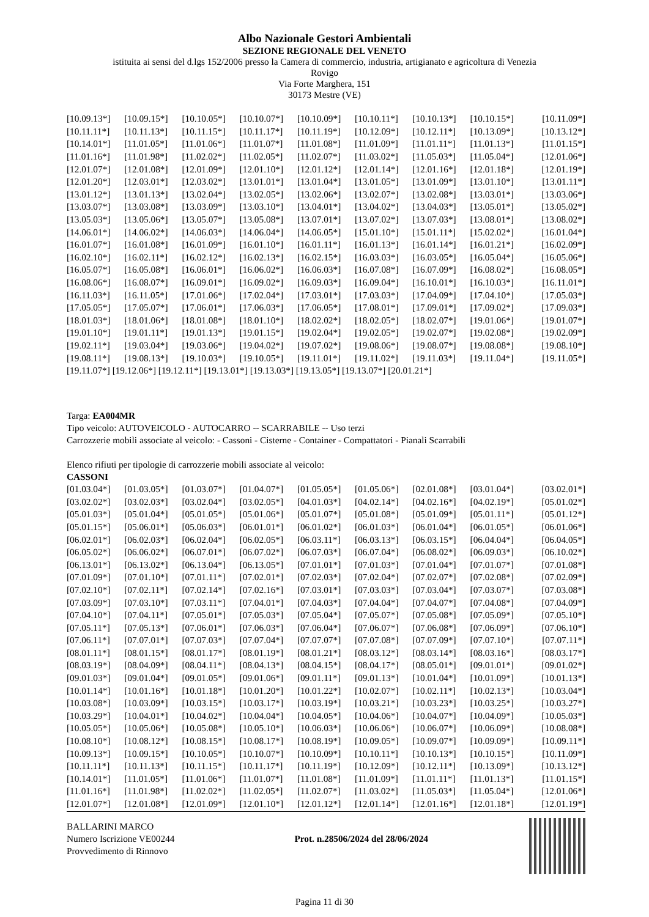Albo Nazionale Gestori Ambientali
SEZIONE REGIONALE DEL VENETO
istituita ai sensi del d.lgs 152/2006 presso la Camera di commercio, industria, artigianato e agricoltura di Venezia
Rovigo
Via Forte Marghera, 151
30173 Mestre (VE)
| [10.09.13*] | [10.09.15*] | [10.10.05*] | [10.10.07*] | [10.10.09*] | [10.10.11*] | [10.10.13*] | [10.10.15*] | [10.11.09*] |
| [10.11.11*] | [10.11.13*] | [10.11.15*] | [10.11.17*] | [10.11.19*] | [10.12.09*] | [10.12.11*] | [10.13.09*] | [10.13.12*] |
| [10.14.01*] | [11.01.05*] | [11.01.06*] | [11.01.07*] | [11.01.08*] | [11.01.09*] | [11.01.11*] | [11.01.13*] | [11.01.15*] |
| [11.01.16*] | [11.01.98*] | [11.02.02*] | [11.02.05*] | [11.02.07*] | [11.03.02*] | [11.05.03*] | [11.05.04*] | [12.01.06*] |
| [12.01.07*] | [12.01.08*] | [12.01.09*] | [12.01.10*] | [12.01.12*] | [12.01.14*] | [12.01.16*] | [12.01.18*] | [12.01.19*] |
| [12.01.20*] | [12.03.01*] | [12.03.02*] | [13.01.01*] | [13.01.04*] | [13.01.05*] | [13.01.09*] | [13.01.10*] | [13.01.11*] |
| [13.01.12*] | [13.01.13*] | [13.02.04*] | [13.02.05*] | [13.02.06*] | [13.02.07*] | [13.02.08*] | [13.03.01*] | [13.03.06*] |
| [13.03.07*] | [13.03.08*] | [13.03.09*] | [13.03.10*] | [13.04.01*] | [13.04.02*] | [13.04.03*] | [13.05.01*] | [13.05.02*] |
| [13.05.03*] | [13.05.06*] | [13.05.07*] | [13.05.08*] | [13.07.01*] | [13.07.02*] | [13.07.03*] | [13.08.01*] | [13.08.02*] |
| [14.06.01*] | [14.06.02*] | [14.06.03*] | [14.06.04*] | [14.06.05*] | [15.01.10*] | [15.01.11*] | [15.02.02*] | [16.01.04*] |
| [16.01.07*] | [16.01.08*] | [16.01.09*] | [16.01.10*] | [16.01.11*] | [16.01.13*] | [16.01.14*] | [16.01.21*] | [16.02.09*] |
| [16.02.10*] | [16.02.11*] | [16.02.12*] | [16.02.13*] | [16.02.15*] | [16.03.03*] | [16.03.05*] | [16.05.04*] | [16.05.06*] |
| [16.05.07*] | [16.05.08*] | [16.06.01*] | [16.06.02*] | [16.06.03*] | [16.07.08*] | [16.07.09*] | [16.08.02*] | [16.08.05*] |
| [16.08.06*] | [16.08.07*] | [16.09.01*] | [16.09.02*] | [16.09.03*] | [16.09.04*] | [16.10.01*] | [16.10.03*] | [16.11.01*] |
| [16.11.03*] | [16.11.05*] | [17.01.06*] | [17.02.04*] | [17.03.01*] | [17.03.03*] | [17.04.09*] | [17.04.10*] | [17.05.03*] |
| [17.05.05*] | [17.05.07*] | [17.06.01*] | [17.06.03*] | [17.06.05*] | [17.08.01*] | [17.09.01*] | [17.09.02*] | [17.09.03*] |
| [18.01.03*] | [18.01.06*] | [18.01.08*] | [18.01.10*] | [18.02.02*] | [18.02.05*] | [18.02.07*] | [19.01.06*] | [19.01.07*] |
| [19.01.10*] | [19.01.11*] | [19.01.13*] | [19.01.15*] | [19.02.04*] | [19.02.05*] | [19.02.07*] | [19.02.08*] | [19.02.09*] |
| [19.02.11*] | [19.03.04*] | [19.03.06*] | [19.04.02*] | [19.07.02*] | [19.08.06*] | [19.08.07*] | [19.08.08*] | [19.08.10*] |
| [19.08.11*] | [19.08.13*] | [19.10.03*] | [19.10.05*] | [19.11.01*] | [19.11.02*] | [19.11.03*] | [19.11.04*] | [19.11.05*] |
[19.11.07*] [19.12.06*] [19.12.11*] [19.13.01*] [19.13.03*] [19.13.05*] [19.13.07*] [20.01.21*]
Targa: EA004MR
Tipo veicolo: AUTOVEICOLO - AUTOCARRO -- SCARRABILE -- Uso terzi
Carrozzerie mobili associate al veicolo: - Cassoni - Cisterne - Container - Compattatori - Pianali Scarrabili
Elenco rifiuti per tipologie di carrozzerie mobili associate al veicolo:
CASSONI
| [01.03.04*] | [01.03.05*] | [01.03.07*] | [01.04.07*] | [01.05.05*] | [01.05.06*] | [02.01.08*] | [03.01.04*] | [03.02.01*] |
| [03.02.02*] | [03.02.03*] | [03.02.04*] | [03.02.05*] | [04.01.03*] | [04.02.14*] | [04.02.16*] | [04.02.19*] | [05.01.02*] |
| [05.01.03*] | [05.01.04*] | [05.01.05*] | [05.01.06*] | [05.01.07*] | [05.01.08*] | [05.01.09*] | [05.01.11*] | [05.01.12*] |
| [05.01.15*] | [05.06.01*] | [05.06.03*] | [06.01.01*] | [06.01.02*] | [06.01.03*] | [06.01.04*] | [06.01.05*] | [06.01.06*] |
| [06.02.01*] | [06.02.03*] | [06.02.04*] | [06.02.05*] | [06.03.11*] | [06.03.13*] | [06.03.15*] | [06.04.04*] | [06.04.05*] |
| [06.05.02*] | [06.06.02*] | [06.07.01*] | [06.07.02*] | [06.07.03*] | [06.07.04*] | [06.08.02*] | [06.09.03*] | [06.10.02*] |
| [06.13.01*] | [06.13.02*] | [06.13.04*] | [06.13.05*] | [07.01.01*] | [07.01.03*] | [07.01.04*] | [07.01.07*] | [07.01.08*] |
| [07.01.09*] | [07.01.10*] | [07.01.11*] | [07.02.01*] | [07.02.03*] | [07.02.04*] | [07.02.07*] | [07.02.08*] | [07.02.09*] |
| [07.02.10*] | [07.02.11*] | [07.02.14*] | [07.02.16*] | [07.03.01*] | [07.03.03*] | [07.03.04*] | [07.03.07*] | [07.03.08*] |
| [07.03.09*] | [07.03.10*] | [07.03.11*] | [07.04.01*] | [07.04.03*] | [07.04.04*] | [07.04.07*] | [07.04.08*] | [07.04.09*] |
| [07.04.10*] | [07.04.11*] | [07.05.01*] | [07.05.03*] | [07.05.04*] | [07.05.07*] | [07.05.08*] | [07.05.09*] | [07.05.10*] |
| [07.05.11*] | [07.05.13*] | [07.06.01*] | [07.06.03*] | [07.06.04*] | [07.06.07*] | [07.06.08*] | [07.06.09*] | [07.06.10*] |
| [07.06.11*] | [07.07.01*] | [07.07.03*] | [07.07.04*] | [07.07.07*] | [07.07.08*] | [07.07.09*] | [07.07.10*] | [07.07.11*] |
| [08.01.11*] | [08.01.15*] | [08.01.17*] | [08.01.19*] | [08.01.21*] | [08.03.12*] | [08.03.14*] | [08.03.16*] | [08.03.17*] |
| [08.03.19*] | [08.04.09*] | [08.04.11*] | [08.04.13*] | [08.04.15*] | [08.04.17*] | [08.05.01*] | [09.01.01*] | [09.01.02*] |
| [09.01.03*] | [09.01.04*] | [09.01.05*] | [09.01.06*] | [09.01.11*] | [09.01.13*] | [10.01.04*] | [10.01.09*] | [10.01.13*] |
| [10.01.14*] | [10.01.16*] | [10.01.18*] | [10.01.20*] | [10.01.22*] | [10.02.07*] | [10.02.11*] | [10.02.13*] | [10.03.04*] |
| [10.03.08*] | [10.03.09*] | [10.03.15*] | [10.03.17*] | [10.03.19*] | [10.03.21*] | [10.03.23*] | [10.03.25*] | [10.03.27*] |
| [10.03.29*] | [10.04.01*] | [10.04.02*] | [10.04.04*] | [10.04.05*] | [10.04.06*] | [10.04.07*] | [10.04.09*] | [10.05.03*] |
| [10.05.05*] | [10.05.06*] | [10.05.08*] | [10.05.10*] | [10.06.03*] | [10.06.06*] | [10.06.07*] | [10.06.09*] | [10.08.08*] |
| [10.08.10*] | [10.08.12*] | [10.08.15*] | [10.08.17*] | [10.08.19*] | [10.09.05*] | [10.09.07*] | [10.09.09*] | [10.09.11*] |
| [10.09.13*] | [10.09.15*] | [10.10.05*] | [10.10.07*] | [10.10.09*] | [10.10.11*] | [10.10.13*] | [10.10.15*] | [10.11.09*] |
| [10.11.11*] | [10.11.13*] | [10.11.15*] | [10.11.17*] | [10.11.19*] | [10.12.09*] | [10.12.11*] | [10.13.09*] | [10.13.12*] |
| [10.14.01*] | [11.01.05*] | [11.01.06*] | [11.01.07*] | [11.01.08*] | [11.01.09*] | [11.01.11*] | [11.01.13*] | [11.01.15*] |
| [11.01.16*] | [11.01.98*] | [11.02.02*] | [11.02.05*] | [11.02.07*] | [11.03.02*] | [11.05.03*] | [11.05.04*] | [12.01.06*] |
| [12.01.07*] | [12.01.08*] | [12.01.09*] | [12.01.10*] | [12.01.12*] | [12.01.14*] | [12.01.16*] | [12.01.18*] | [12.01.19*] |
BALLARINI MARCO
Numero Iscrizione VE00244
Provvedimento di Rinnovo
Prot. n.28506/2024 del 28/06/2024
Pagina 11 di 30